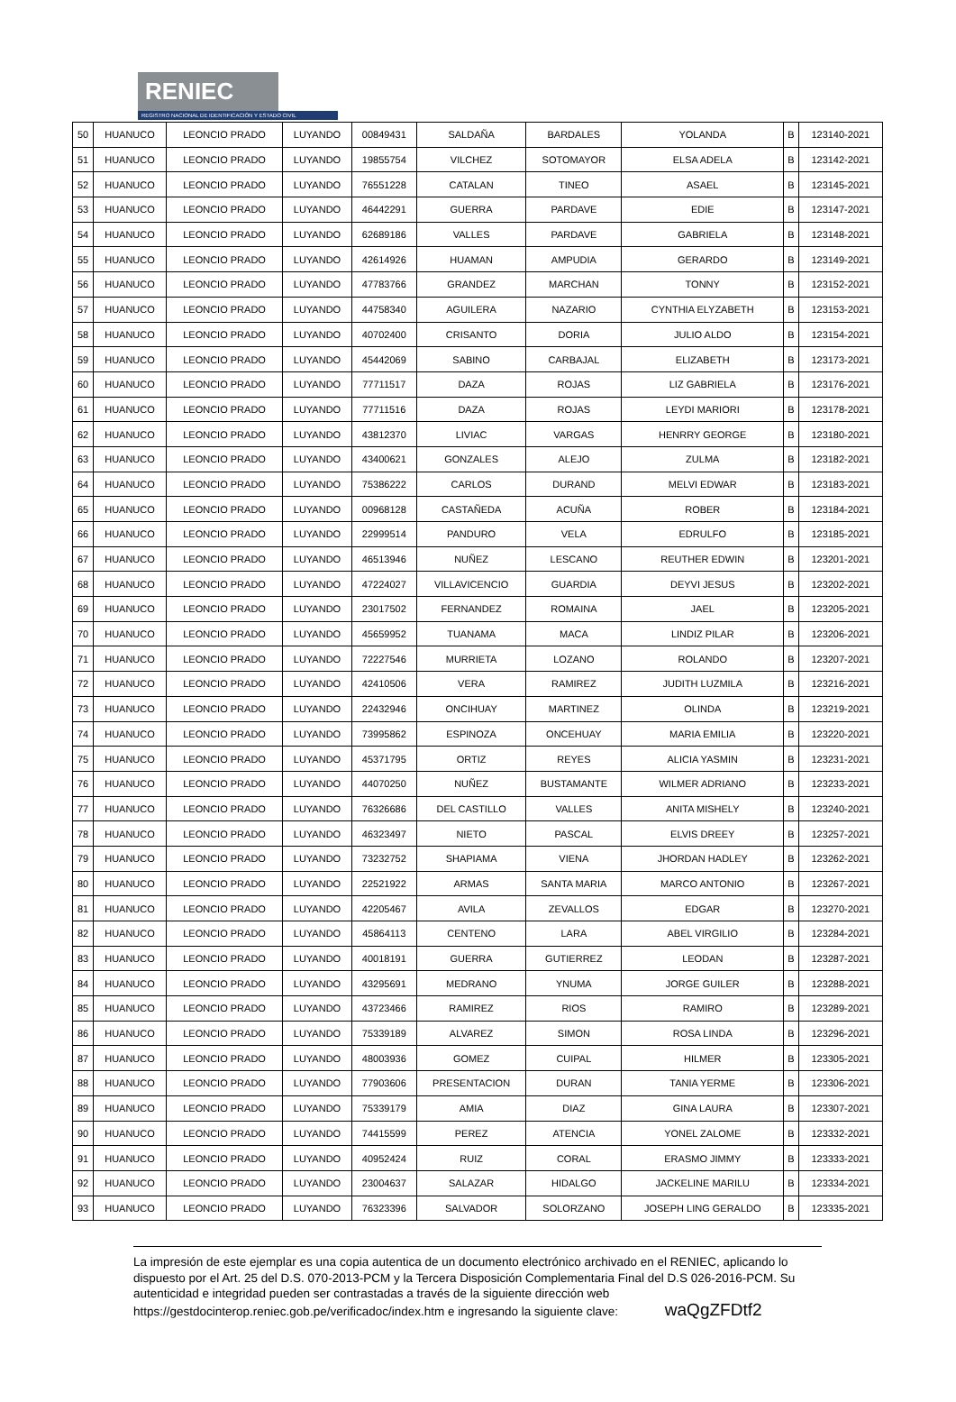RENIEC
REGISTRO NACIONAL DE IDENTIFICACIÓN Y ESTADO CIVIL
| 50 | HUANUCO | LEONCIO PRADO | LUYANDO | 00849431 | SALDAÑA | BARDALES | YOLANDA | B | 123140-2021 |
| 51 | HUANUCO | LEONCIO PRADO | LUYANDO | 19855754 | VILCHEZ | SOTOMAYOR | ELSA ADELA | B | 123142-2021 |
| 52 | HUANUCO | LEONCIO PRADO | LUYANDO | 76551228 | CATALAN | TINEO | ASAEL | B | 123145-2021 |
| 53 | HUANUCO | LEONCIO PRADO | LUYANDO | 46442291 | GUERRA | PARDAVE | EDIE | B | 123147-2021 |
| 54 | HUANUCO | LEONCIO PRADO | LUYANDO | 62689186 | VALLES | PARDAVE | GABRIELA | B | 123148-2021 |
| 55 | HUANUCO | LEONCIO PRADO | LUYANDO | 42614926 | HUAMAN | AMPUDIA | GERARDO | B | 123149-2021 |
| 56 | HUANUCO | LEONCIO PRADO | LUYANDO | 47783766 | GRANDEZ | MARCHAN | TONNY | B | 123152-2021 |
| 57 | HUANUCO | LEONCIO PRADO | LUYANDO | 44758340 | AGUILERA | NAZARIO | CYNTHIA ELYZABETH | B | 123153-2021 |
| 58 | HUANUCO | LEONCIO PRADO | LUYANDO | 40702400 | CRISANTO | DORIA | JULIO ALDO | B | 123154-2021 |
| 59 | HUANUCO | LEONCIO PRADO | LUYANDO | 45442069 | SABINO | CARBAJAL | ELIZABETH | B | 123173-2021 |
| 60 | HUANUCO | LEONCIO PRADO | LUYANDO | 77711517 | DAZA | ROJAS | LIZ GABRIELA | B | 123176-2021 |
| 61 | HUANUCO | LEONCIO PRADO | LUYANDO | 77711516 | DAZA | ROJAS | LEYDI MARIORI | B | 123178-2021 |
| 62 | HUANUCO | LEONCIO PRADO | LUYANDO | 43812370 | LIVIAC | VARGAS | HENRRY GEORGE | B | 123180-2021 |
| 63 | HUANUCO | LEONCIO PRADO | LUYANDO | 43400621 | GONZALES | ALEJO | ZULMA | B | 123182-2021 |
| 64 | HUANUCO | LEONCIO PRADO | LUYANDO | 75386222 | CARLOS | DURAND | MELVI EDWAR | B | 123183-2021 |
| 65 | HUANUCO | LEONCIO PRADO | LUYANDO | 00968128 | CASTAÑEDA | ACUÑA | ROBER | B | 123184-2021 |
| 66 | HUANUCO | LEONCIO PRADO | LUYANDO | 22999514 | PANDURO | VELA | EDRULFO | B | 123185-2021 |
| 67 | HUANUCO | LEONCIO PRADO | LUYANDO | 46513946 | NUÑEZ | LESCANO | REUTHER EDWIN | B | 123201-2021 |
| 68 | HUANUCO | LEONCIO PRADO | LUYANDO | 47224027 | VILLAVICENCIO | GUARDIA | DEYVI JESUS | B | 123202-2021 |
| 69 | HUANUCO | LEONCIO PRADO | LUYANDO | 23017502 | FERNANDEZ | ROMAINA | JAEL | B | 123205-2021 |
| 70 | HUANUCO | LEONCIO PRADO | LUYANDO | 45659952 | TUANAMA | MACA | LINDIZ PILAR | B | 123206-2021 |
| 71 | HUANUCO | LEONCIO PRADO | LUYANDO | 72227546 | MURRIETA | LOZANO | ROLANDO | B | 123207-2021 |
| 72 | HUANUCO | LEONCIO PRADO | LUYANDO | 42410506 | VERA | RAMIREZ | JUDITH LUZMILA | B | 123216-2021 |
| 73 | HUANUCO | LEONCIO PRADO | LUYANDO | 22432946 | ONCIHUAY | MARTINEZ | OLINDA | B | 123219-2021 |
| 74 | HUANUCO | LEONCIO PRADO | LUYANDO | 73995862 | ESPINOZA | ONCEHUAY | MARIA EMILIA | B | 123220-2021 |
| 75 | HUANUCO | LEONCIO PRADO | LUYANDO | 45371795 | ORTIZ | REYES | ALICIA YASMIN | B | 123231-2021 |
| 76 | HUANUCO | LEONCIO PRADO | LUYANDO | 44070250 | NUÑEZ | BUSTAMANTE | WILMER ADRIANO | B | 123233-2021 |
| 77 | HUANUCO | LEONCIO PRADO | LUYANDO | 76326686 | DEL CASTILLO | VALLES | ANITA MISHELY | B | 123240-2021 |
| 78 | HUANUCO | LEONCIO PRADO | LUYANDO | 46323497 | NIETO | PASCAL | ELVIS DREEY | B | 123257-2021 |
| 79 | HUANUCO | LEONCIO PRADO | LUYANDO | 73232752 | SHAPIAMA | VIENA | JHORDAN HADLEY | B | 123262-2021 |
| 80 | HUANUCO | LEONCIO PRADO | LUYANDO | 22521922 | ARMAS | SANTA MARIA | MARCO ANTONIO | B | 123267-2021 |
| 81 | HUANUCO | LEONCIO PRADO | LUYANDO | 42205467 | AVILA | ZEVALLOS | EDGAR | B | 123270-2021 |
| 82 | HUANUCO | LEONCIO PRADO | LUYANDO | 45864113 | CENTENO | LARA | ABEL VIRGILIO | B | 123284-2021 |
| 83 | HUANUCO | LEONCIO PRADO | LUYANDO | 40018191 | GUERRA | GUTIERREZ | LEODAN | B | 123287-2021 |
| 84 | HUANUCO | LEONCIO PRADO | LUYANDO | 43295691 | MEDRANO | YNUMA | JORGE GUILER | B | 123288-2021 |
| 85 | HUANUCO | LEONCIO PRADO | LUYANDO | 43723466 | RAMIREZ | RIOS | RAMIRO | B | 123289-2021 |
| 86 | HUANUCO | LEONCIO PRADO | LUYANDO | 75339189 | ALVAREZ | SIMON | ROSA LINDA | B | 123296-2021 |
| 87 | HUANUCO | LEONCIO PRADO | LUYANDO | 48003936 | GOMEZ | CUIPAL | HILMER | B | 123305-2021 |
| 88 | HUANUCO | LEONCIO PRADO | LUYANDO | 77903606 | PRESENTACION | DURAN | TANIA YERME | B | 123306-2021 |
| 89 | HUANUCO | LEONCIO PRADO | LUYANDO | 75339179 | AMIA | DIAZ | GINA LAURA | B | 123307-2021 |
| 90 | HUANUCO | LEONCIO PRADO | LUYANDO | 74415599 | PEREZ | ATENCIA | YONEL ZALOME | B | 123332-2021 |
| 91 | HUANUCO | LEONCIO PRADO | LUYANDO | 40952424 | RUIZ | CORAL | ERASMO JIMMY | B | 123333-2021 |
| 92 | HUANUCO | LEONCIO PRADO | LUYANDO | 23004637 | SALAZAR | HIDALGO | JACKELINE MARILU | B | 123334-2021 |
| 93 | HUANUCO | LEONCIO PRADO | LUYANDO | 76323396 | SALVADOR | SOLORZANO | JOSEPH LING GERALDO | B | 123335-2021 |
La impresión de este ejemplar es una copia autentica de un documento electrónico archivado en el RENIEC, aplicando lo dispuesto por el Art. 25 del D.S. 070-2013-PCM y la Tercera Disposición Complementaria Final del D.S 026-2016-PCM. Su autenticidad e integridad pueden ser contrastadas a través de la siguiente dirección web https://gestdocinterop.reniec.gob.pe/verificadoc/index.htm e ingresando la siguiente clave: waQgZFDtf2